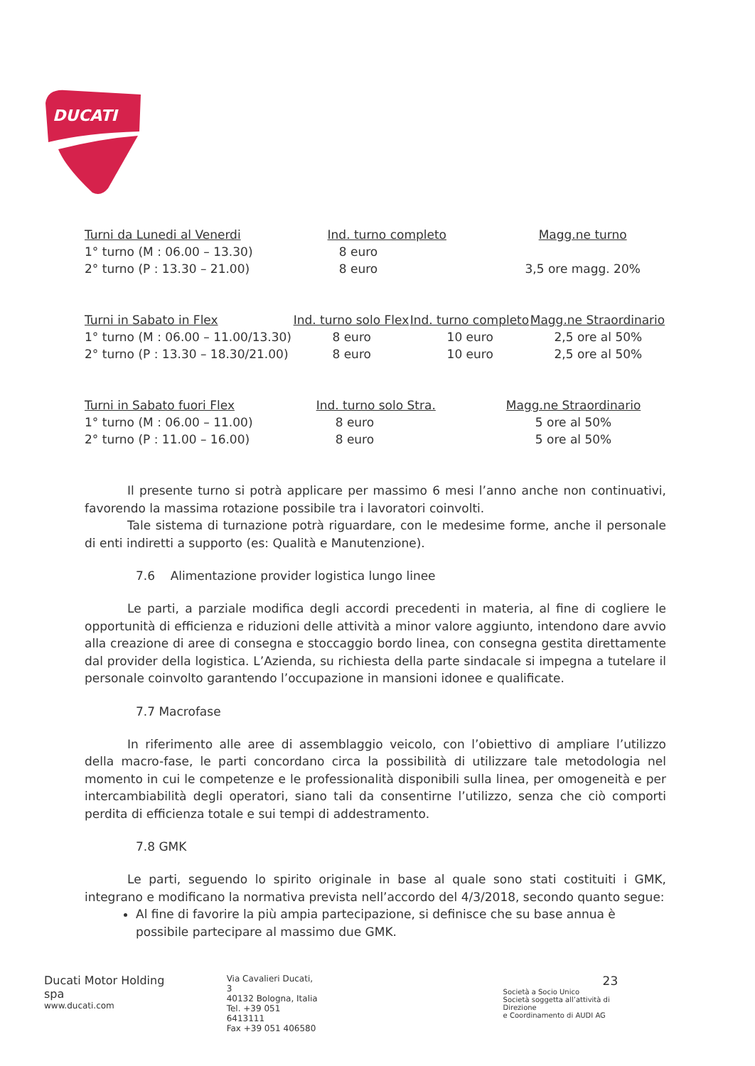DUCATI
| Turni da Lunedi al Venerdi | Ind. turno completo | Magg.ne turno |
| --- | --- | --- |
| 1° turno (M : 06.00 – 13.30) | 8 euro | |
| 2° turno (P : 13.30 – 21.00) | 8 euro | 3,5 ore magg. 20% |
| Turni in Sabato in Flex | Ind. turno solo Flex | Ind. turno completo | Magg.ne Straordinario |
| --- | --- | --- | --- |
| 1° turno (M : 06.00 – 11.00/13.30) | 8 euro | 10 euro | 2,5 ore al 50% |
| 2° turno (P : 13.30 – 18.30/21.00) | 8 euro | 10 euro | 2,5 ore al 50% |
| Turni in Sabato fuori Flex | Ind. turno solo Stra. | Magg.ne Straordinario |
| --- | --- | --- |
| 1° turno (M : 06.00 – 11.00) | 8 euro | 5 ore al 50% |
| 2° turno (P : 11.00 – 16.00) | 8 euro | 5 ore al 50% |
Il presente turno si potrà applicare per massimo 6 mesi l’anno anche non continuativi, favorendo la massima rotazione possibile tra i lavoratori coinvolti.
Tale sistema di turnazione potrà riguardare, con le medesime forme, anche il personale di enti indiretti a supporto (es: Qualità e Manutenzione).
7.6 Alimentazione provider logistica lungo linee
Le parti, a parziale modifica degli accordi precedenti in materia, al fine di cogliere le opportunità di efficienza e riduzioni delle attività a minor valore aggiunto, intendono dare avvio alla creazione di aree di consegna e stoccaggio bordo linea, con consegna gestita direttamente dal provider della logistica. L’Azienda, su richiesta della parte sindacale si impegna a tutelare il personale coinvolto garantendo l’occupazione in mansioni idonee e qualificate.
7.7 Macrofase
In riferimento alle aree di assemblaggio veicolo, con l’obiettivo di ampliare l’utilizzo della macro-fase, le parti concordano circa la possibilità di utilizzare tale metodologia nel momento in cui le competenze e le professionalità disponibili sulla linea, per omogeneità e per intercambiabilità degli operatori, siano tali da consentirne l’utilizzo, senza che ciò comporti perdita di efficienza totale e sui tempi di addestramento.
7.8 GMK
Le parti, seguendo lo spirito originale in base al quale sono stati costituiti i GMK, integrano e modificano la normativa prevista nell’accordo del 4/3/2018, secondo quanto segue:
Al fine di favorire la più ampia partecipazione, si definisce che su base annua è possibile partecipare al massimo due GMK.
Ducati Motor Holding spa
www.ducati.com
Via Cavalieri Ducati, 3
40132 Bologna, Italia
Tel. +39 051 6413111
Fax +39 051 406580
23
Società a Socio Unico
Società soggetta all’attività di Direzione
e Coordinamento di AUDI AG